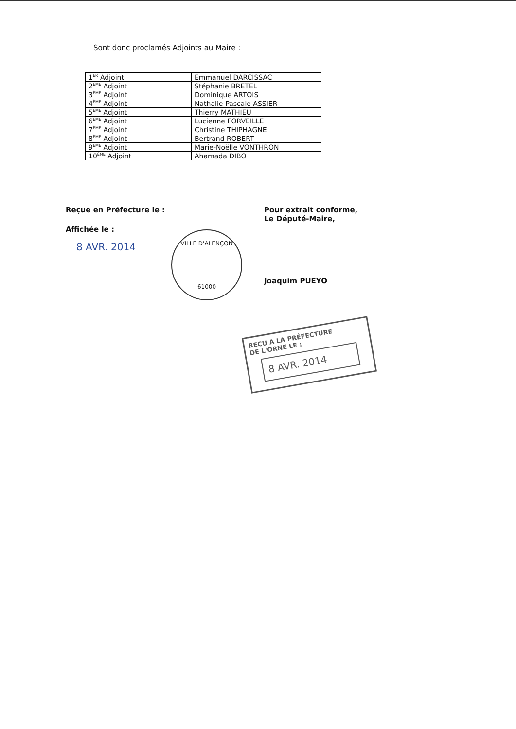Sont donc proclamés Adjoints au Maire :
| 1<sup>ER</sup> Adjoint | Emmanuel DARCISSAC |
| 2<sup>ÈME</sup> Adjoint | Stéphanie BRETEL |
| 3<sup>ÈME</sup> Adjoint | Dominique ARTOIS |
| 4<sup>ÈME</sup> Adjoint | Nathalie-Pascale ASSIER |
| 5<sup>ÈME</sup> Adjoint | Thierry MATHIEU |
| 6<sup>ÈME</sup> Adjoint | Lucienne FORVEILLE |
| 7<sup>ÈME</sup> Adjoint | Christine THIPHAGNE |
| 8<sup>ÈME</sup> Adjoint | Bertrand ROBERT |
| 9<sup>ÈME</sup> Adjoint | Marie-Noëlle VONTHRON |
| 10<sup>ÈME</sup> Adjoint | Ahamada DIBO |
Reçue en Préfecture le :
Affichée le :
8 AVR. 2014
Pour extrait conforme,
Le Député-Maire,
Joaquim PUEYO
VILLE D'ALENÇON
61000
REÇU A LA PRÉFECTURE
DE L'ORNE LE :
8 AVR. 2014